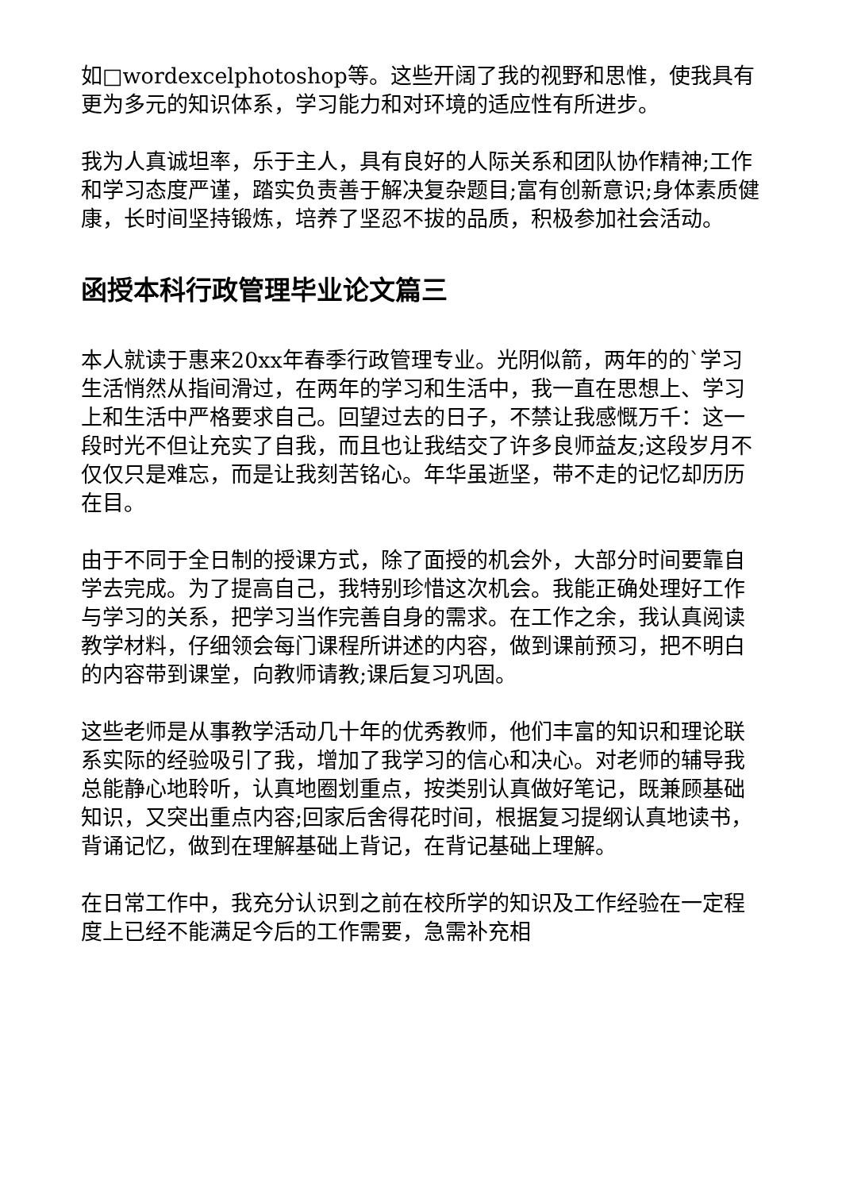如□wordexcelphotoshop等。这些开阔了我的视野和思惟，使我具有更为多元的知识体系，学习能力和对环境的适应性有所进步。
我为人真诚坦率，乐于主人，具有良好的人际关系和团队协作精神;工作和学习态度严谨，踏实负责善于解决复杂题目;富有创新意识;身体素质健康，长时间坚持锻炼，培养了坚忍不拔的品质，积极参加社会活动。
函授本科行政管理毕业论文篇三
本人就读于惠来20xx年春季行政管理专业。光阴似箭，两年的的`学习生活悄然从指间滑过，在两年的学习和生活中，我一直在思想上、学习上和生活中严格要求自己。回望过去的日子，不禁让我感慨万千：这一段时光不但让充实了自我，而且也让我结交了许多良师益友;这段岁月不仅仅只是难忘，而是让我刻苦铭心。年华虽逝坚，带不走的记忆却历历在目。
由于不同于全日制的授课方式，除了面授的机会外，大部分时间要靠自学去完成。为了提高自己，我特别珍惜这次机会。我能正确处理好工作与学习的关系，把学习当作完善自身的需求。在工作之余，我认真阅读教学材料，仔细领会每门课程所讲述的内容，做到课前预习，把不明白的内容带到课堂，向教师请教;课后复习巩固。
这些老师是从事教学活动几十年的优秀教师，他们丰富的知识和理论联系实际的经验吸引了我，增加了我学习的信心和决心。对老师的辅导我总能静心地聆听，认真地圈划重点，按类别认真做好笔记，既兼顾基础知识，又突出重点内容;回家后舍得花时间，根据复习提纲认真地读书，背诵记忆，做到在理解基础上背记，在背记基础上理解。
在日常工作中，我充分认识到之前在校所学的知识及工作经验在一定程度上已经不能满足今后的工作需要，急需补充相